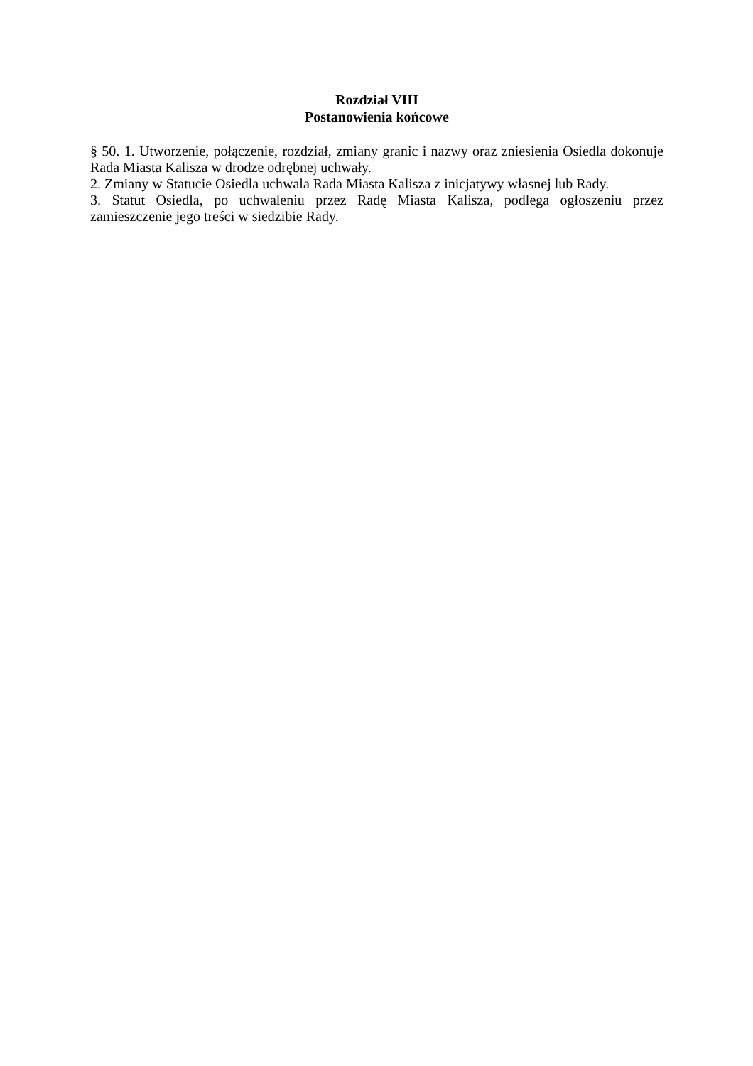Rozdział VIII
Postanowienia końcowe
§ 50. 1. Utworzenie, połączenie, rozdział, zmiany granic i nazwy oraz zniesienia Osiedla dokonuje Rada Miasta Kalisza w drodze odrębnej uchwały.
2. Zmiany w Statucie Osiedla uchwala Rada Miasta Kalisza z inicjatywy własnej lub Rady.
3. Statut Osiedla, po uchwaleniu przez Radę Miasta Kalisza, podlega ogłoszeniu przez zamieszczenie jego treści w siedzibie Rady.